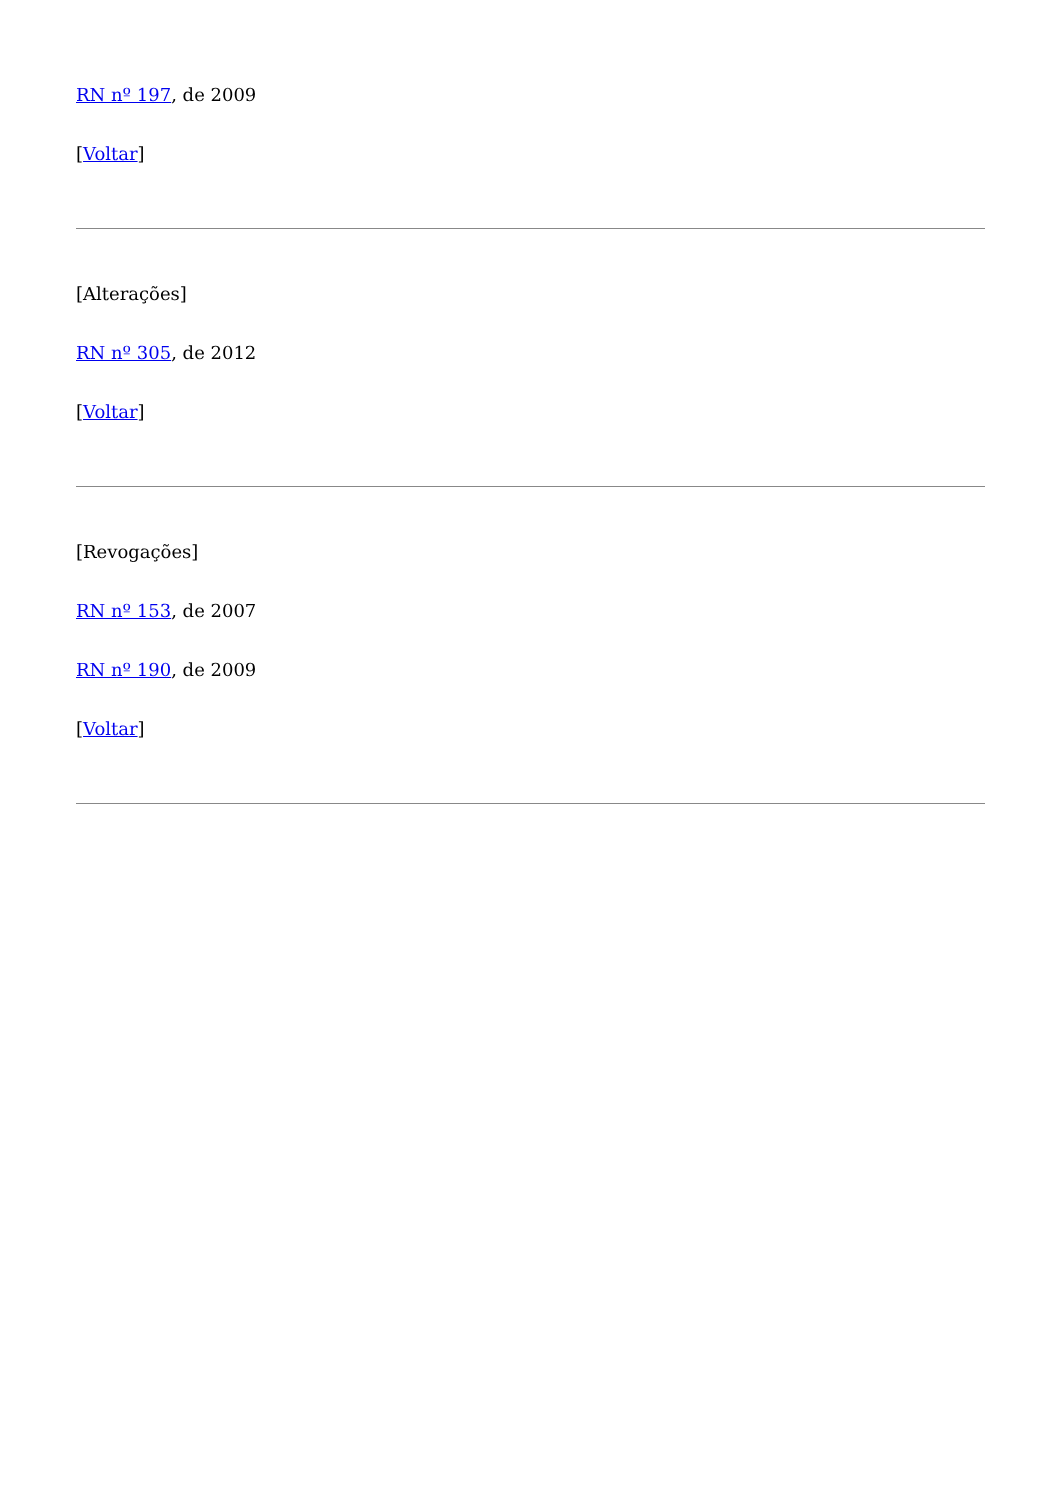RN nº 197, de 2009
[Voltar]
[Alterações]
RN nº 305, de 2012
[Voltar]
[Revogações]
RN nº 153, de 2007
RN nº 190, de 2009
[Voltar]